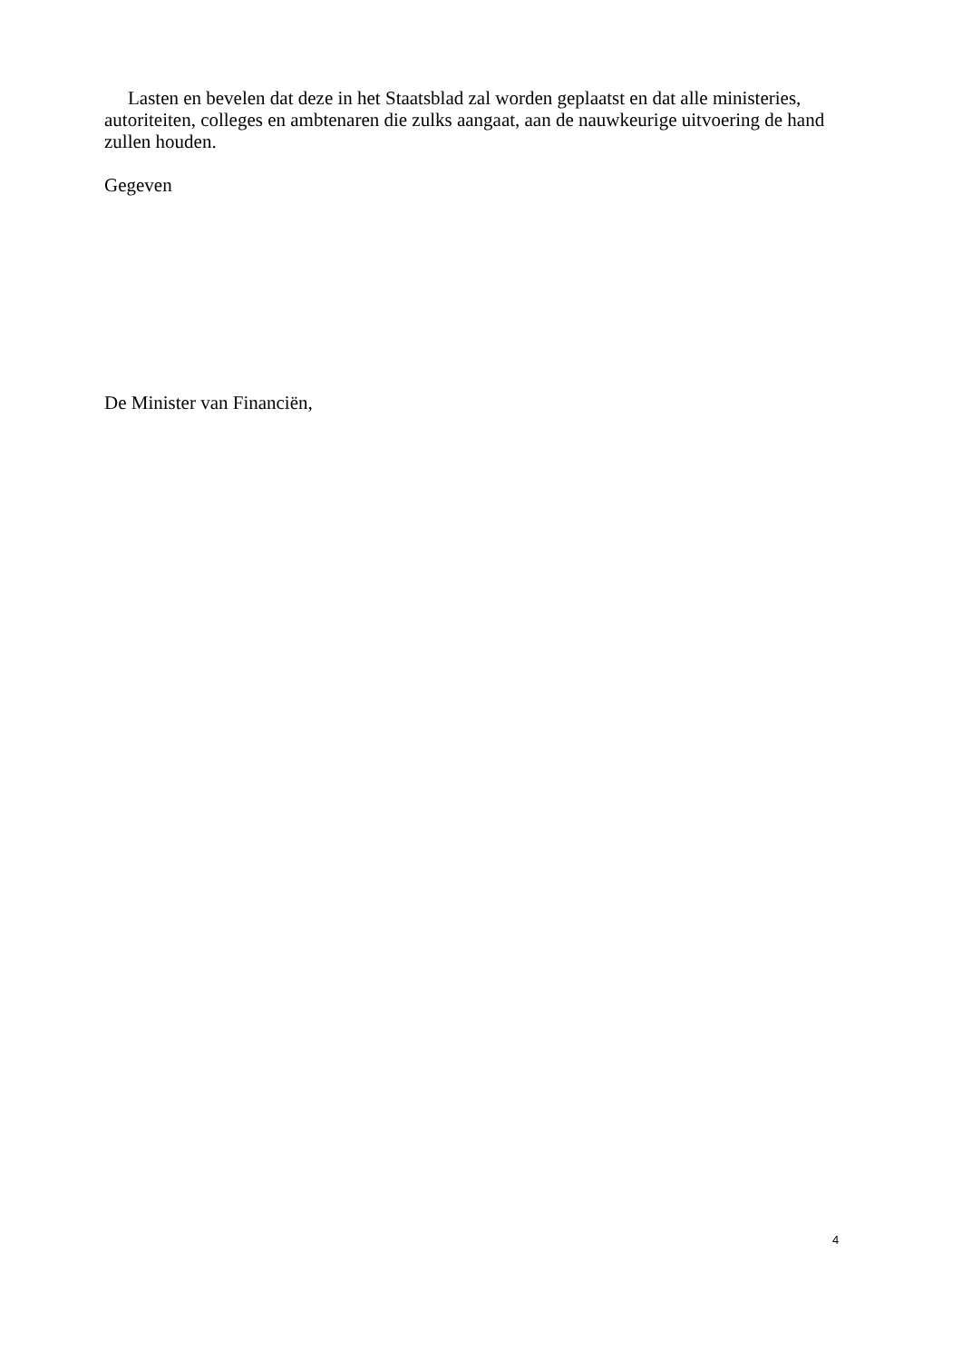Lasten en bevelen dat deze in het Staatsblad zal worden geplaatst en dat alle ministeries, autoriteiten, colleges en ambtenaren die zulks aangaat, aan de nauwkeurige uitvoering de hand zullen houden.
Gegeven
De Minister van Financiën,
4